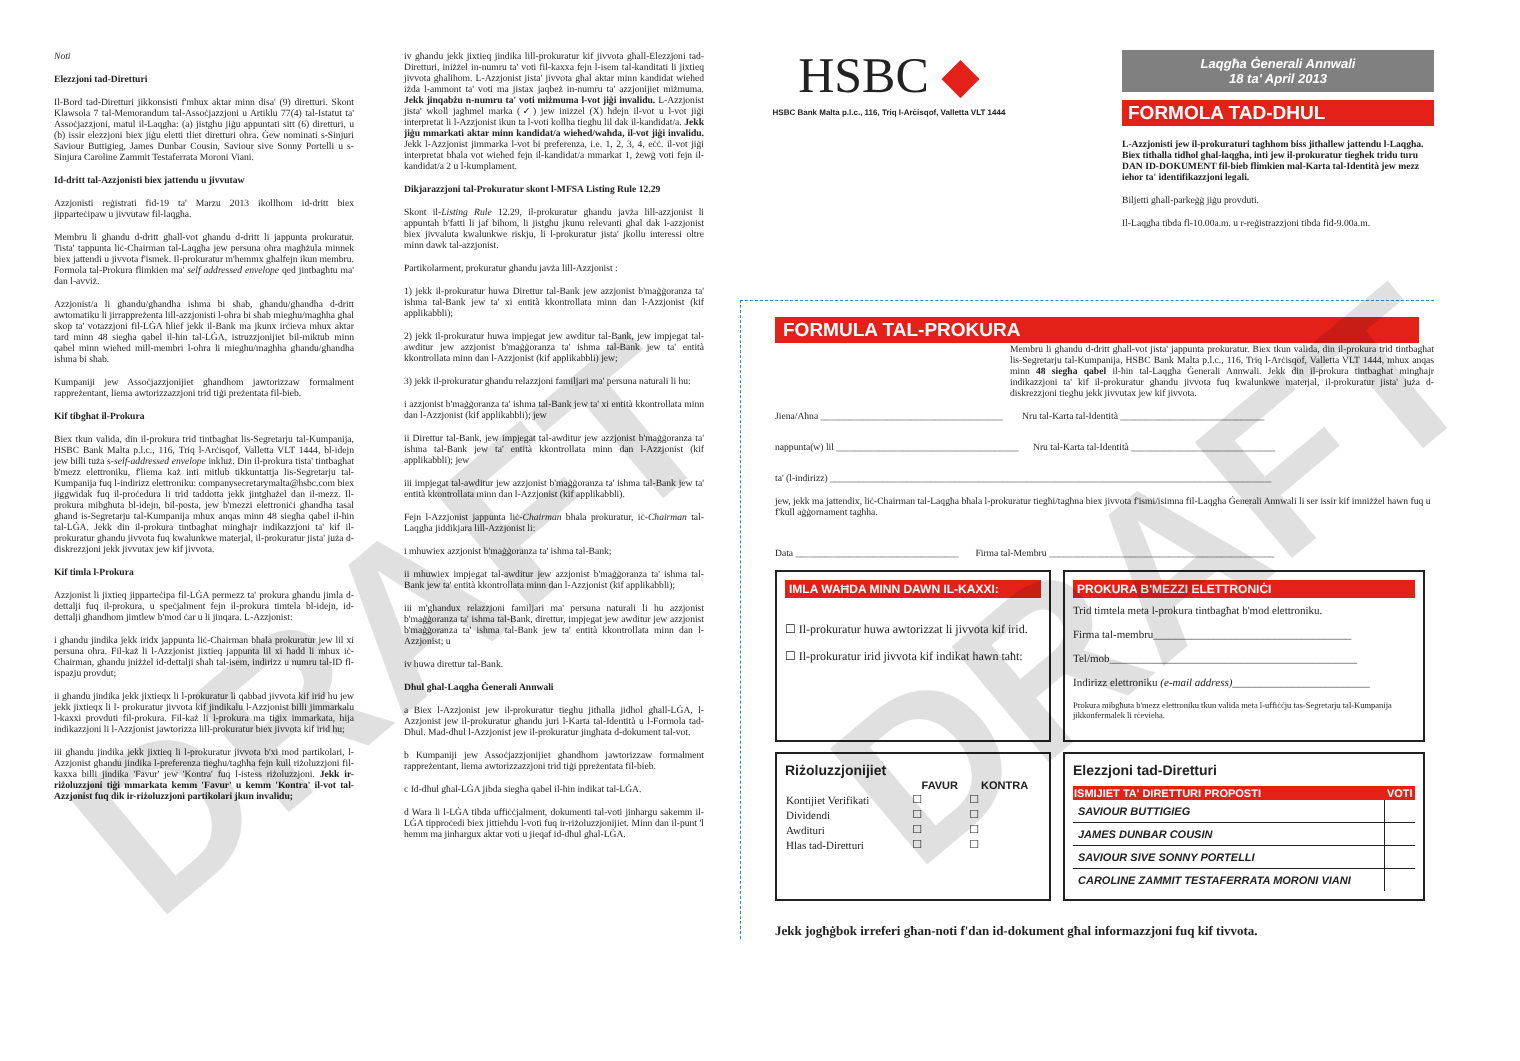DRAFT DRAFT
Noti
Elezzjoni tad-Diretturi
Il-Bord tad-Diretturi jikkonsisti f'mhux aktar minn disa' (9) diretturi. Skont Klawsola 7 tal-Memorandum tal-Assoċjazzjoni u Artiklu 77(4) tal-Istatut ta' Assoċjazzjoni, matul il-Laqgħa: (a) jistgħu jiġu appuntati sitt (6) diretturi, u (b) issir elezzjoni biex jiġu eletti tliet diretturi oħra. Ġew nominati s-Sinjuri Saviour Buttigieg, James Dunbar Cousin, Saviour sive Sonny Portelli u s-Sinjura Caroline Zammit Testaferrata Moroni Viani.
Id-dritt tal-Azzjonisti biex jattendu u jivvutaw
Azzjonisti reġistrati fid-19 ta' Marzu 2013 ikollhom id-dritt biex jipparteċipaw u jivvutaw fil-laqgħa.
Membru li għandu d-dritt għall-vot għandu d-dritt li jappunta prokuratur. Tista' tappunta liċ-Chairman tal-Laqgħa jew persuna oħra magħżula minnek biex jattendi u jivvota f'ismek. Il-prokuratur m'hemmx għalfejn ikun membru. Formola tal-Prokura flimkien ma' self addressed envelope qed jintbagħtu ma' dan l-avviż.
Azzjonist/a li għandu/għandha ishma bi sħab, għandu/għandha d-dritt awtomatiku li jirrappreżenta lill-azzjonisti l-oħra bi sħab miegħu/magħha għal skop ta' votazzjoni fil-LĠA ħlief jekk il-Bank ma jkunx irċieva mhux aktar tard minn 48 siegħa qabel il-ħin tal-LĠA, istruzzjonijiet bil-miktub minn qabel minn wieħed mill-membri l-oħra li miegħu/magħha għandu/għandha ishma bi sħab.
Kumpaniji jew Assoċjazzjonijiet għandhom jawtorizzaw formalment rappreżentant, liema awtorizzazzjoni trid tiġi preżentata fil-bieb.
Kif tibgħat il-Prokura
Biex tkun valida, din il-prokura trid tintbagħat lis-Segretarju tal-Kumpanija, HSBC Bank Malta p.l.c., 116, Triq l-Arċisqof, Valletta VLT 1444, bl-idejn jew billi tuża s-self-addressed envelope inkluż. Din il-prokura tista' tintbagħat b'mezz elettroniku, f'liema każ inti mitlub tikkuntattja lis-Segretarju tal-Kumpanija fuq l-indirizz elettroniku: companysecretarymalta@hsbc.com biex jiggwidak fuq il-proċedura li trid taddotta jekk jintgħażel dan il-mezz. Il-prokura mibgħuta bl-idejn, bil-posta, jew b'mezzi elettroniċi għandha tasal għand is-Segretarju tal-Kumpanija mhux anqas minn 48 siegħa qabel il-ħin tal-LĠA. Jekk din il-prokura tintbagħat mingħajr indikazzjoni ta' kif il-prokuratur għandu jivvota fuq kwalunkwe materjal, il-prokuratur jista' juża d-diskrezzjoni jekk jivvutax jew kif jivvota.
Kif timla l-Prokura
Azzjonist li jixtieq jipparteċipa fil-LĠA permezz ta' prokura għandu jimla d-dettalji fuq il-prokura, u speċjalment fejn il-prokura timtela bl-idejn, id-dettalji għandhom jimtlew b'mod ċar u li jinqara. L-Azzjonist:
i għandu jindika jekk iridx jappunta liċ-Chairman bħala prokuratur jew lil xi persuna oħra. Fil-każ li l-Azzjonist jixtieq jappunta lil xi ħadd li mhux iċ-Chairman, għandu jniżżel id-dettalji sħaħ tal-isem, indirizz u numru tal-ID fl-ispazju provdut;
ii għandu jindika jekk jixtieqx li l-prokuratur li qabbad jivvota kif irid hu jew jekk jixtieqx li l- prokuratur jivvota kif jindikalu l-Azzjonist billi jimmarkalu l-kaxxi provduti fil-prokura. Fil-każ li l-prokura ma tiġix immarkata, hija indikazzjoni li l-Azzjonist jawtorizza lill-prokuratur biex jivvota kif irid hu;
iii għandu jindika jekk jixtieq li l-prokuratur jivvota b'xi mod partikolari, l-Azzjonist għandu jindika l-preferenza tiegħu/tagħha fejn kull riżoluzzjoni fil-kaxxa billi jindika 'Favur' jew 'Kontra' fuq l-istess riżoluzzjoni. Jekk ir-riżoluzzjoni tiġi mmarkata kemm 'Favur' u kemm 'Kontra' il-vot tal-Azzjonist fuq dik ir-riżoluzzjoni partikolari jkun invalidu;
iv għandu jekk jixtieq jindika lill-prokuratur kif jivvota għall-Elezzjoni tad-Diretturi, iniżżel in-numru ta' voti fil-kaxxa fejn l-isem tal-kanditati li jixtieq jivvota għalihom. L-Azzjonist jista' jivvota għal aktar minn kandidat wieħed iżda l-ammont ta' voti ma jistax jaqbeż in-numru ta' azzjonijiet miżmuma. Jekk jinqabżu n-numru ta' voti miżmuma l-vot jiġi invalidu. L-Azzjonist jista' wkoll jagħmel marka (✓) jew inizzel (X) ħdejn il-vot u l-vot jiġi interpretat li l-Azzjonist ikun ta l-voti kollha tiegħu lil dak il-kandidat/a. Jekk jiġu mmarkati aktar minn kandidat/a wieħed/waħda, il-vot jiġi invalidu. Jekk l-Azzjonist jimmarka l-vot bi preferenza, i.e. 1, 2, 3, 4, eċċ. il-vot jiġi interpretat bħala vot wieħed fejn il-kandidat/a mmarkat 1, żewġ voti fejn il-kandidat/a 2 u l-kumplament.
Dikjarazzjoni tal-Prokuratur skont l-MFSA Listing Rule 12.29
Skont il-Listing Rule 12.29, il-prokuratur għandu javża lill-azzjonist li appuntah b'fatti li jaf bihom, li jistgħu jkunu relevanti għal dak l-azzjonist biex jivvaluta kwalunkwe riskju, li l-prokuratur jista' jkollu interessi oltre minn dawk tal-azzjonist.
Partikolarment, prokuratur għandu javża lill-Azzjonist :
1) jekk il-prokuratur huwa Direttur tal-Bank jew azzjonist b'maġġoranza ta' ishma tal-Bank jew ta' xi entità kkontrollata minn dan l-Azzjonist (kif applikabbli);
2) jekk il-prokuratur huwa impjegat jew awditur tal-Bank, jew impjegat tal-awditur jew azzjonist b'maġġoranza ta' ishma tal-Bank jew ta' entità kkontrollata minn dan l-Azzjonist (kif applikabbli) jew;
3) jekk il-prokuratur għandu relazzjoni familjari ma' persuna naturali li hu:
i azzjonist b'maġġoranza ta' ishma tal-Bank jew ta' xi entità kkontrollata minn dan l-Azzjonist (kif applikabbli); jew
ii Direttur tal-Bank, jew impjegat tal-awditur jew azzjonist b'maġġoranza ta' ishma tal-Bank jew ta' entità kkontrollata minn dan l-Azzjonist (kif applikabbli); jew
iii impjegat tal-awditur jew azzjonist b'maġġoranza ta' ishma tal-Bank jew ta' entità kkontrollata minn dan l-Azzjonist (kif applikabbli).
Fejn l-Azzjonist jappunta liċ-Chairman bħala prokuratur, iċ-Chairman tal-Laqgħa jiddikjara lill-Azzjonist li:
i mhuwiex azzjonist b'maġġoranza ta' ishma tal-Bank;
ii mhuwiex impjegat tal-awditur jew azzjonist b'maġġoranza ta' ishma tal-Bank jew ta' entità kkontrollata minn dan l-Azzjonist (kif applikabbli);
iii m'għandux relazzjoni familjari ma' persuna naturali li hu azzjonist b'maġġoranza ta' ishma tal-Bank, direttur, impjegat jew awditur jew azzjonist b'maġġoranza ta' ishma tal-Bank jew ta' entità kkontrollata minn dan l-Azzjonist; u
iv huwa direttur tal-Bank.
Dħul għal-Laqgħa Ġenerali Annwali
a Biex l-Azzjonist jew il-prokuratur tiegħu jitħalla jidħol għall-LĠA, l-Azzjonist jew il-prokuratur għandu juri l-Karta tal-Identità u l-Formola tad-Dħul. Mad-dħul l-Azzjonist jew il-prokuratur jingħata d-dokument tal-vot.
b Kumpaniji jew Assoċjazzjonijiet għandhom jawtorizzaw formalment rappreżentant, liema awtorizzazzjoni trid tiġi ppreżentata fil-bieb.
c Id-dħul għal-LĠA jibda siegħa qabel il-ħin indikat tal-LĠA.
d Wara li l-LĠA tibda uffiċċjalment, dokumenti tal-voti jinħargu sakemm il-LĠA tipproċedi biex jittieħdu l-voti fuq ir-riżoluzzjonijiet. Minn dan il-punt 'l hemm ma jinħargux aktar voti u jieqaf id-dħul għal-LĠA.
HSBC ◆
HSBC Bank Malta p.l.c., 116, Triq l-Arċisqof, Valletta VLT 1444
Laqgħa Ġenerali Annwali
18 ta' April 2013
FORMOLA TAD-DHUL
L-Azzjonisti jew il-prokuraturi tagħhom biss jitħallew jattendu l-Laqgħa. Biex titħalla tidħol għal-laqgħa, inti jew il-prokuratur tiegħek tridu turu DAN ID-DOKUMENT fil-bieb flimkien mal-Karta tal-Identità jew mezz ieħor ta' identifikazzjoni legali.
Biljetti għall-parkeġġ jiġu provduti.
Il-Laqgħa tibda fl-10.00a.m. u r-reġistrazzjoni tibda fid-9.00a.m.
FORMULA TAL-PROKURA
Membru li għandu d-dritt għall-vot jista' jappunta prokuratur. Biex tkun valida, din il-prokura trid tintbagħat lis-Segretarju tal-Kumpanija, HSBC Bank Malta p.l.c., 116, Triq l-Arċisqof, Valletta VLT 1444, mhux anqas minn 48 siegħa qabel il-ħin tal-Laqgħa Ġenerali Annwali. Jekk din il-prokura tintbagħat mingħajr indikazzjoni ta' kif il-prokuratur għandu jivvota fuq kwalunkwe materjal, il-prokuratur jista' juża d-diskrezzjoni tiegħu jekk jivvutax jew kif jivvota.
Jiena/Aħna ______________________________________ Nru tal-Karta tal-Identità ______________________________
nappunta(w) lil ______________________________________ Nru tal-Karta tal-Identità ______________________________
ta' (l-indirizz) ____________________________________________________________________________________________
jew, jekk ma jattendix, liċ-Chairman tal-Laqgħa bħala l-prokuratur tiegħi/tagħna biex jivvota f'ismi/isimna fil-Laqgħa Ġenerali Annwali li ser issir kif imniżżel hawn fuq u f'kull aġġornament tagħha.
Data __________________________________ Firma tal-Membru _______________________________________________
IMLA WAĦDA MINN DAWN IL-KAXXI:
☐ Il-prokuratur huwa awtorizzat li jivvota kif irid.
☐ Il-prokuratur irid jivvota kif indikat hawn taħt:
PROKURA B'MEZZI ELETTRONIĊI
Trid timtela meta l-prokura tintbagħat b'mod elettroniku.
Firma tal-membru____________________________________
Tel/mob_____________________________________________
Indirizz elettroniku (e-mail address)_________________________
Prokura mibgħuta b'mezz elettroniku tkun valida meta l-uffiċċju tas-Segretarju tal-Kumpanija jikkonfermalek li rċevieha.
Riżoluzzjonijiet
| | FAVUR | KONTRA |
| --- | --- | --- |
| Kontijiet Verifikati | ☐ | ☐ |
| Dividendi | ☐ | ☐ |
| Awdituri | ☐ | ☐ |
| Ħlas tad-Diretturi | ☐ | ☐ |
Elezzjoni tad-Diretturi
| ISMIJIET TA' DIRETTURI PROPOSTI | VOTI |
| --- | --- |
| SAVIOUR BUTTIGIEG | |
| JAMES DUNBAR COUSIN | |
| SAVIOUR SIVE SONNY PORTELLI | |
| CAROLINE ZAMMIT TESTAFERRATA MORONI VIANI | |
Jekk jogħġbok irreferi għan-noti f'dan id-dokument għal informazzjoni fuq kif tivvota.